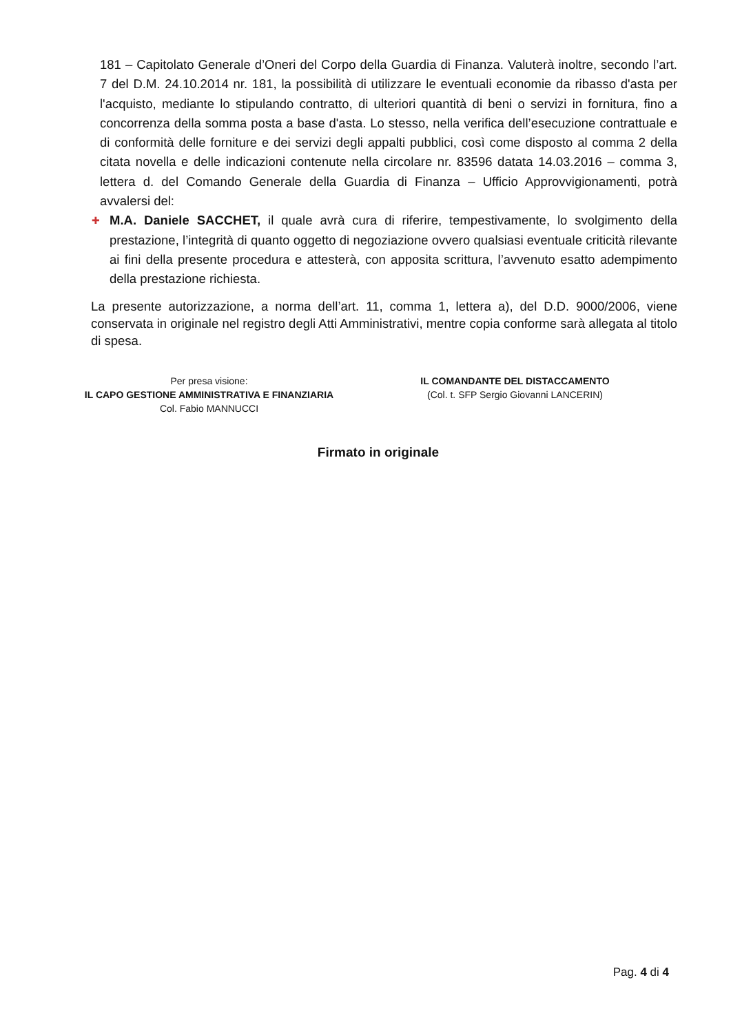181 – Capitolato Generale d’Oneri del Corpo della Guardia di Finanza. Valuterà inoltre, secondo l’art. 7 del D.M. 24.10.2014 nr. 181, la possibilità di utilizzare le eventuali economie da ribasso d'asta per l'acquisto, mediante lo stipulando contratto, di ulteriori quantità di beni o servizi in fornitura, fino a concorrenza della somma posta a base d'asta. Lo stesso, nella verifica dell’esecuzione contrattuale e di conformità delle forniture e dei servizi degli appalti pubblici, così come disposto al comma 2 della citata novella e delle indicazioni contenute nella circolare nr. 83596 datata 14.03.2016 – comma 3, lettera d. del Comando Generale della Guardia di Finanza – Ufficio Approvvigionamenti, potrà avvalersi del:
✚
M.A. Daniele SACCHET, il quale avrà cura di riferire, tempestivamente, lo svolgimento della prestazione, l’integrità di quanto oggetto di negoziazione ovvero qualsiasi eventuale criticità rilevante ai fini della presente procedura e attesterà, con apposita scrittura, l’avvenuto esatto adempimento della prestazione richiesta.
La presente autorizzazione, a norma dell’art. 11, comma 1, lettera a), del D.D. 9000/2006, viene conservata in originale nel registro degli Atti Amministrativi, mentre copia conforme sarà allegata al titolo di spesa.
Per presa visione:
IL CAPO GESTIONE AMMINISTRATIVA E FINANZIARIA
Col. Fabio MANNUCCI
IL COMANDANTE DEL DISTACCAMENTO
(Col. t. SFP Sergio Giovanni LANCERIN)
Firmato in originale
Pag. 4 di 4